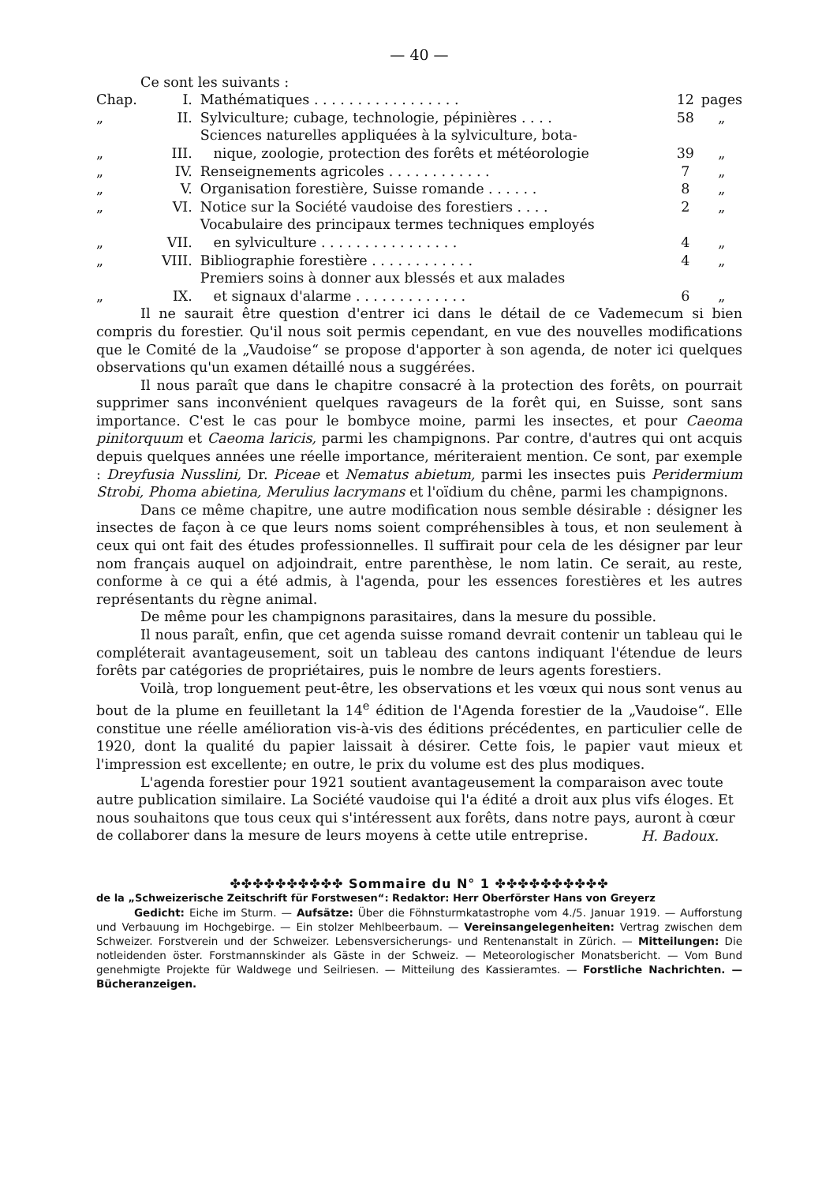— 40 —
Ce sont les suivants :
| Chap. | I. | Mathématiques . . . . . . . . . . . . . . . . . | 12 | pages |
| „ | II. | Sylviculture; cubage, technologie, pépinières . . . . | 58 | „ |
| „ | III. | Sciences naturelles appliquées à la sylviculture, bota- nique, zoologie, protection des forêts et météorologie | 39 | „ |
| „ | IV. | Renseignements agricoles . . . . . . . . . . . . | 7 | „ |
| „ | V. | Organisation forestière, Suisse romande . . . . . . | 8 | „ |
| „ | VI. | Notice sur la Société vaudoise des forestiers . . . . | 2 | „ |
| „ | VII. | Vocabulaire des principaux termes techniques employés en sylviculture . . . . . . . . . . . . . . . . | 4 | „ |
| „ | VIII. | Bibliographie forestière . . . . . . . . . . . . | 4 | „ |
| „ | IX. | Premiers soins à donner aux blessés et aux malades et signaux d'alarme . . . . . . . . . . . . . | 6 | „ |
Il ne saurait être question d'entrer ici dans le détail de ce Vademecum si bien compris du forestier. Qu'il nous soit permis cependant, en vue des nouvelles modifications que le Comité de la „Vaudoise“ se propose d'apporter à son agenda, de noter ici quelques observations qu'un examen détaillé nous a suggérées.
Il nous paraît que dans le chapitre consacré à la protection des forêts, on pourrait supprimer sans inconvénient quelques ravageurs de la forêt qui, en Suisse, sont sans importance. C'est le cas pour le bombyce moine, parmi les insectes, et pour Caeoma pinitorquum et Caeoma laricis, parmi les champignons. Par contre, d'autres qui ont acquis depuis quelques années une réelle importance, mériteraient mention. Ce sont, par exemple : Dreyfusia Nusslini, Dr. Piceae et Nematus abietum, parmi les insectes puis Peridermium Strobi, Phoma abietina, Merulius lacrymans et l'oïdium du chêne, parmi les champignons.
Dans ce même chapitre, une autre modification nous semble désirable : désigner les insectes de façon à ce que leurs noms soient compréhensibles à tous, et non seulement à ceux qui ont fait des études professionnelles. Il suffirait pour cela de les désigner par leur nom français auquel on adjoindrait, entre parenthèse, le nom latin. Ce serait, au reste, conforme à ce qui a été admis, à l'agenda, pour les essences forestières et les autres représentants du règne animal.
De même pour les champignons parasitaires, dans la mesure du possible.
Il nous paraît, enfin, que cet agenda suisse romand devrait contenir un tableau qui le compléterait avantageusement, soit un tableau des cantons indiquant l'étendue de leurs forêts par catégories de propriétaires, puis le nombre de leurs agents forestiers.
Voilà, trop longuement peut-être, les observations et les vœux qui nous sont venus au bout de la plume en feuilletant la 14<sup>e</sup> édition de l'Agenda forestier de la „Vaudoise“. Elle constitue une réelle amélioration vis-à-vis des éditions précédentes, en particulier celle de 1920, dont la qualité du papier laissait à désirer. Cette fois, le papier vaut mieux et l'impression est excellente; en outre, le prix du volume est des plus modiques.
L'agenda forestier pour 1921 soutient avantageusement la comparaison avec toute autre publication similaire. La Société vaudoise qui l'a édité a droit aux plus vifs éloges. Et nous souhaitons que tous ceux qui s'intéressent aux forêts, dans notre pays, auront à cœur de collaborer dans la mesure de leurs moyens à cette utile entreprise.
H. Badoux.
✤✤✤✤✤✤✤✤✤✤ Sommaire du N° 1 ✤✤✤✤✤✤✤✤✤✤
de la „Schweizerische Zeitschrift für Forstwesen“: Redaktor: Herr Oberförster Hans von Greyerz
Gedicht: Eiche im Sturm. — Aufsätze: Über die Föhnsturmkatastrophe vom 4./5. Januar 1919. — Aufforstung und Verbauung im Hochgebirge. — Ein stolzer Mehlbeerbaum. — Vereinsangelegenheiten: Vertrag zwischen dem Schweizer. Forstverein und der Schweizer. Lebensversicherungs- und Rentenanstalt in Zürich. — Mitteilungen: Die notleidenden öster. Forstmannskinder als Gäste in der Schweiz. — Meteorologischer Monatsbericht. — Vom Bund genehmigte Projekte für Waldwege und Seilriesen. — Mitteilung des Kassieramtes. — Forstliche Nachrichten. — Bücheranzeigen.